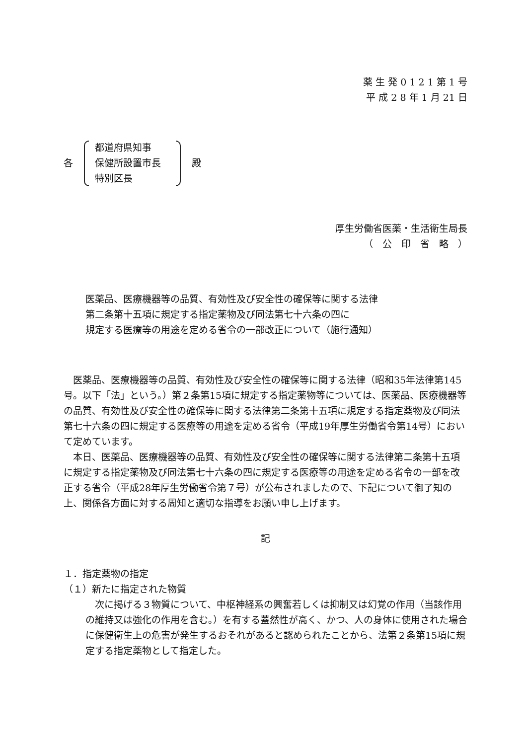薬 生 発 0 1 2 1 第 1 号
平 成 2 8 年 1 月 21 日
各
都道府県知事
保健所設置市長
特別区長
殿
厚生労働省医薬・生活衛生局長
（　公　印　省　略　）
医薬品、医療機器等の品質、有効性及び安全性の確保等に関する法律
第二条第十五項に規定する指定薬物及び同法第七十六条の四に
規定する医療等の用途を定める省令の一部改正について（施行通知）
医薬品、医療機器等の品質、有効性及び安全性の確保等に関する法律（昭和35年法律第145号。以下「法」という。）第２条第15項に規定する指定薬物等については、医薬品、医療機器等の品質、有効性及び安全性の確保等に関する法律第二条第十五項に規定する指定薬物及び同法第七十六条の四に規定する医療等の用途を定める省令（平成19年厚生労働省令第14号）において定めています。
本日、医薬品、医療機器等の品質、有効性及び安全性の確保等に関する法律第二条第十五項に規定する指定薬物及び同法第七十六条の四に規定する医療等の用途を定める省令の一部を改正する省令（平成28年厚生労働省令第７号）が公布されましたので、下記について御了知の上、関係各方面に対する周知と適切な指導をお願い申し上げます。
記
１．指定薬物の指定
（１）新たに指定された物質
次に掲げる３物質について、中枢神経系の興奮若しくは抑制又は幻覚の作用（当該作用の維持又は強化の作用を含む。）を有する蓋然性が高く、かつ、人の身体に使用された場合に保健衛生上の危害が発生するおそれがあると認められたことから、法第２条第15項に規定する指定薬物として指定した。